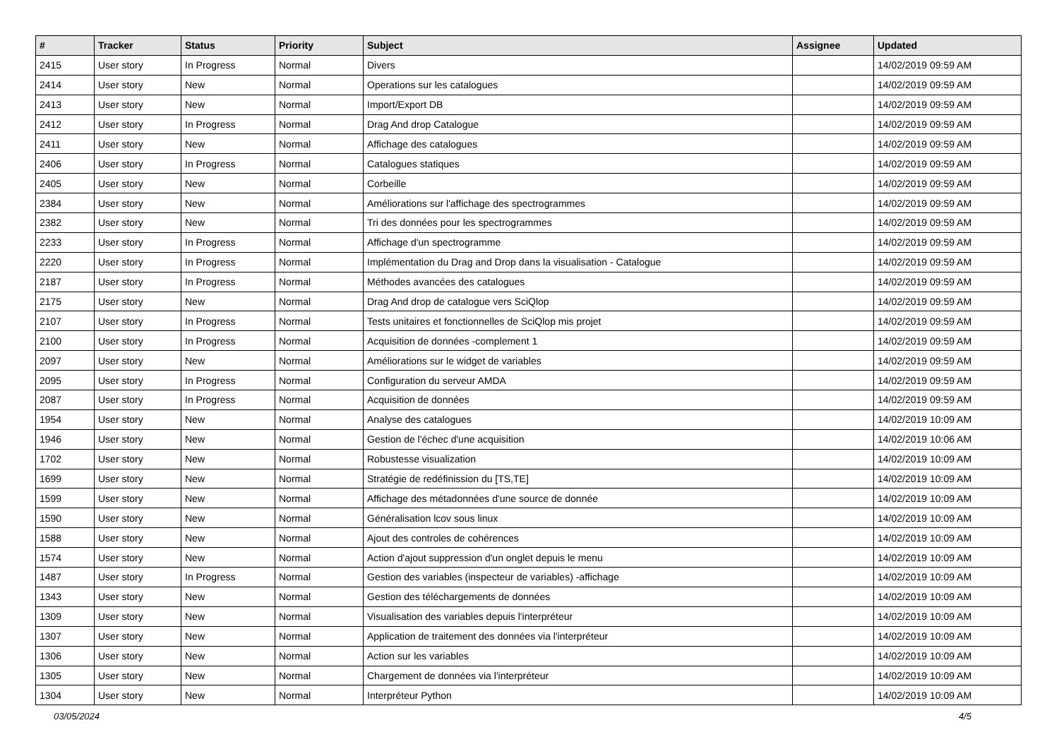| # | Tracker | Status | Priority | Subject | Assignee | Updated |
| --- | --- | --- | --- | --- | --- | --- |
| 2415 | User story | In Progress | Normal | Divers | | 14/02/2019 09:59 AM |
| 2414 | User story | New | Normal | Operations sur les catalogues | | 14/02/2019 09:59 AM |
| 2413 | User story | New | Normal | Import/Export DB | | 14/02/2019 09:59 AM |
| 2412 | User story | In Progress | Normal | Drag And drop Catalogue | | 14/02/2019 09:59 AM |
| 2411 | User story | New | Normal | Affichage des catalogues | | 14/02/2019 09:59 AM |
| 2406 | User story | In Progress | Normal | Catalogues statiques | | 14/02/2019 09:59 AM |
| 2405 | User story | New | Normal | Corbeille | | 14/02/2019 09:59 AM |
| 2384 | User story | New | Normal | Améliorations sur l'affichage des spectrogrammes | | 14/02/2019 09:59 AM |
| 2382 | User story | New | Normal | Tri des données pour les spectrogrammes | | 14/02/2019 09:59 AM |
| 2233 | User story | In Progress | Normal | Affichage d'un spectrogramme | | 14/02/2019 09:59 AM |
| 2220 | User story | In Progress | Normal | Implémentation du Drag and Drop dans la visualisation - Catalogue | | 14/02/2019 09:59 AM |
| 2187 | User story | In Progress | Normal | Méthodes avancées des catalogues | | 14/02/2019 09:59 AM |
| 2175 | User story | New | Normal | Drag And drop de catalogue vers SciQlop | | 14/02/2019 09:59 AM |
| 2107 | User story | In Progress | Normal | Tests unitaires et fonctionnelles de SciQlop mis projet | | 14/02/2019 09:59 AM |
| 2100 | User story | In Progress | Normal | Acquisition de données -complement 1 | | 14/02/2019 09:59 AM |
| 2097 | User story | New | Normal | Améliorations sur le widget de variables | | 14/02/2019 09:59 AM |
| 2095 | User story | In Progress | Normal | Configuration du serveur AMDA | | 14/02/2019 09:59 AM |
| 2087 | User story | In Progress | Normal | Acquisition de données | | 14/02/2019 09:59 AM |
| 1954 | User story | New | Normal | Analyse des catalogues | | 14/02/2019 10:09 AM |
| 1946 | User story | New | Normal | Gestion de l'échec d'une acquisition | | 14/02/2019 10:06 AM |
| 1702 | User story | New | Normal | Robustesse visualization | | 14/02/2019 10:09 AM |
| 1699 | User story | New | Normal | Stratégie de redéfinission du [TS,TE] | | 14/02/2019 10:09 AM |
| 1599 | User story | New | Normal | Affichage des métadonnées d'une source de donnée | | 14/02/2019 10:09 AM |
| 1590 | User story | New | Normal | Généralisation lcov sous linux | | 14/02/2019 10:09 AM |
| 1588 | User story | New | Normal | Ajout des controles de cohérences | | 14/02/2019 10:09 AM |
| 1574 | User story | New | Normal | Action d'ajout suppression d'un onglet depuis le menu | | 14/02/2019 10:09 AM |
| 1487 | User story | In Progress | Normal | Gestion des variables (inspecteur de variables) -affichage | | 14/02/2019 10:09 AM |
| 1343 | User story | New | Normal | Gestion des téléchargements de données | | 14/02/2019 10:09 AM |
| 1309 | User story | New | Normal | Visualisation des variables depuis l'interpréteur | | 14/02/2019 10:09 AM |
| 1307 | User story | New | Normal | Application de traitement des données via l'interpréteur | | 14/02/2019 10:09 AM |
| 1306 | User story | New | Normal | Action sur les variables | | 14/02/2019 10:09 AM |
| 1305 | User story | New | Normal | Chargement de données via l'interpréteur | | 14/02/2019 10:09 AM |
| 1304 | User story | New | Normal | Interpréteur Python | | 14/02/2019 10:09 AM |
03/05/2024 4/5